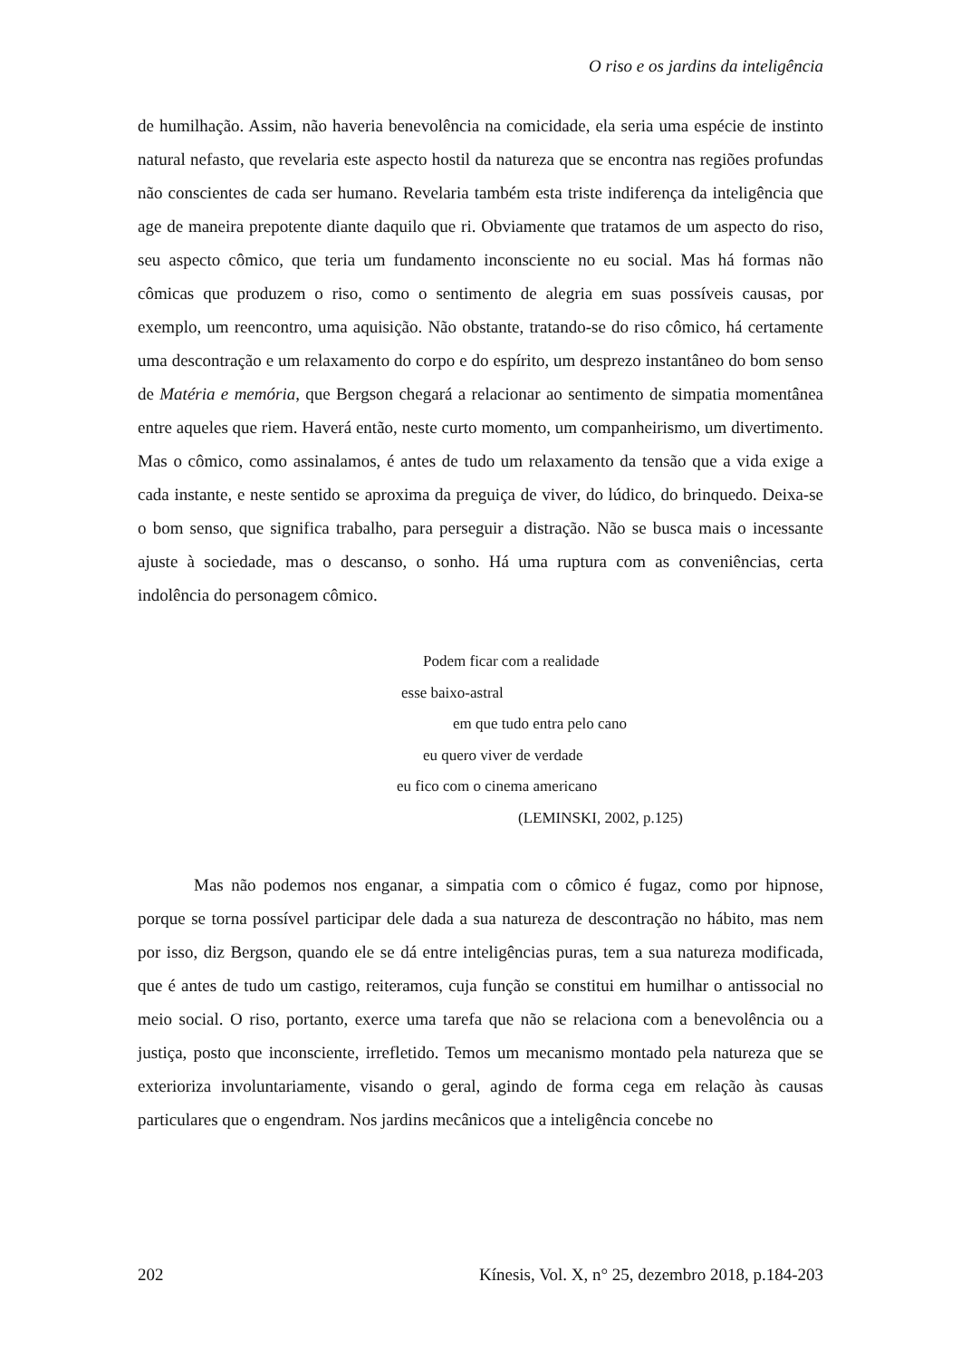O riso e os jardins da inteligência
de humilhação. Assim, não haveria benevolência na comicidade, ela seria uma espécie de instinto natural nefasto, que revelaria este aspecto hostil da natureza que se encontra nas regiões profundas não conscientes de cada ser humano. Revelaria também esta triste indiferença da inteligência que age de maneira prepotente diante daquilo que ri. Obviamente que tratamos de um aspecto do riso, seu aspecto cômico, que teria um fundamento inconsciente no eu social. Mas há formas não cômicas que produzem o riso, como o sentimento de alegria em suas possíveis causas, por exemplo, um reencontro, uma aquisição. Não obstante, tratando-se do riso cômico, há certamente uma descontração e um relaxamento do corpo e do espírito, um desprezo instantâneo do bom senso de Matéria e memória, que Bergson chegará a relacionar ao sentimento de simpatia momentânea entre aqueles que riem. Haverá então, neste curto momento, um companheirismo, um divertimento. Mas o cômico, como assinalamos, é antes de tudo um relaxamento da tensão que a vida exige a cada instante, e neste sentido se aproxima da preguiça de viver, do lúdico, do brinquedo. Deixa-se o bom senso, que significa trabalho, para perseguir a distração. Não se busca mais o incessante ajuste à sociedade, mas o descanso, o sonho. Há uma ruptura com as conveniências, certa indolência do personagem cômico.
Podem ficar com a realidade
esse baixo-astral
em que tudo entra pelo cano
eu quero viver de verdade
eu fico com o cinema americano
(LEMINSKI, 2002, p.125)
Mas não podemos nos enganar, a simpatia com o cômico é fugaz, como por hipnose, porque se torna possível participar dele dada a sua natureza de descontração no hábito, mas nem por isso, diz Bergson, quando ele se dá entre inteligências puras, tem a sua natureza modificada, que é antes de tudo um castigo, reiteramos, cuja função se constitui em humilhar o antissocial no meio social. O riso, portanto, exerce uma tarefa que não se relaciona com a benevolência ou a justiça, posto que inconsciente, irrefletido. Temos um mecanismo montado pela natureza que se exterioriza involuntariamente, visando o geral, agindo de forma cega em relação às causas particulares que o engendram. Nos jardins mecânicos que a inteligência concebe no
202 Kínesis, Vol. X, n° 25, dezembro 2018, p.184-203